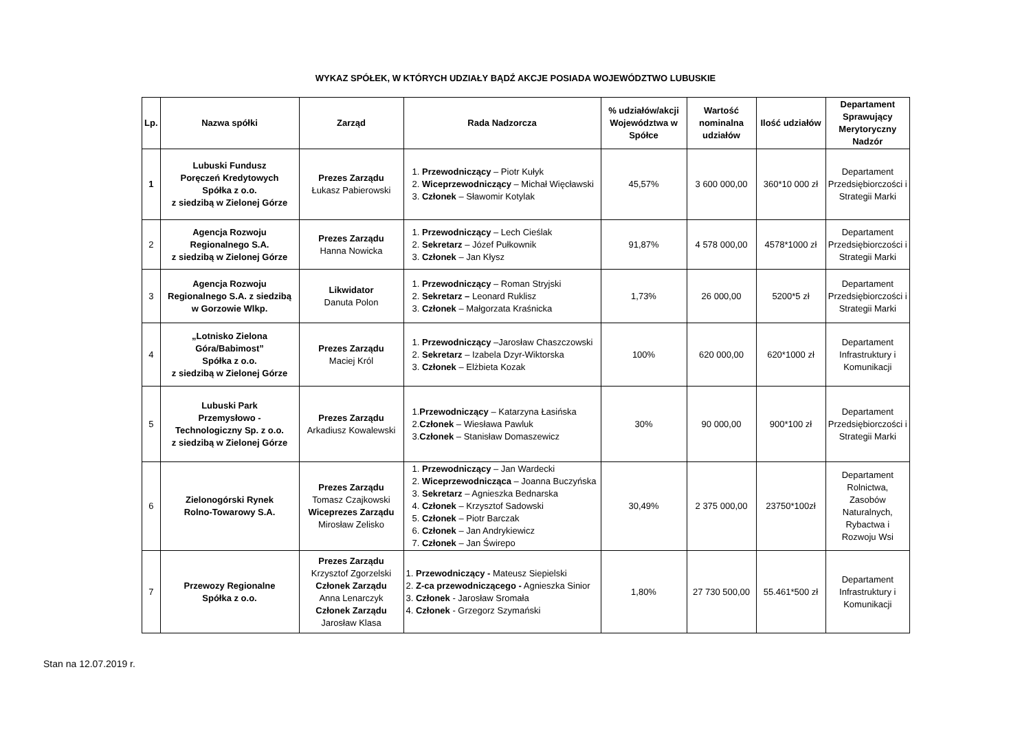WYKAZ SPÓŁEK, W KTÓRYCH UDZIAŁY BĄDŹ AKCJE POSIADA WOJEWÓDZTWO LUBUSKIE
| Lp. | Nazwa spółki | Zarząd | Rada Nadzorcza | % udziałów/akcji Województwa w Spółce | Wartość nominalna udziałów | Ilość udziałów | Departament Sprawujący Merytoryczny Nadzór |
| --- | --- | --- | --- | --- | --- | --- | --- |
| 1 | Lubuski Fundusz Poręczeń Kredytowych Spółka z o.o. z siedzibą w Zielonej Górze | Prezes Zarządu Łukasz Pabierowski | 1. Przewodniczący – Piotr Kułyk 2. Wiceprzewodniczący – Michał Więcławski 3. Członek – Sławomir Kotylak | 45,57% | 3 600 000,00 | 360*10 000 zł | Departament Przedsiębiorczości i Strategii Marki |
| 2 | Agencja Rozwoju Regionalnego S.A. z siedzibą w Zielonej Górze | Prezes Zarządu Hanna Nowicka | 1. Przewodniczący – Lech Cieślak 2. Sekretarz – Józef Pułkownik 3. Członek – Jan Kłysz | 91,87% | 4 578 000,00 | 4578*1000 zł | Departament Przedsiębiorczości i Strategii Marki |
| 3 | Agencja Rozwoju Regionalnego S.A. z siedzibą w Gorzowie Wlkp. | Likwidator Danuta Polon | 1. Przewodniczący – Roman Stryjski 2. Sekretarz – Leonard Ruklisz 3. Członek – Małgorzata Kraśnicka | 1,73% | 26 000,00 | 5200*5 zł | Departament Przedsiębiorczości i Strategii Marki |
| 4 | „Lotnisko Zielona Góra/Babimost” Spółka z o.o. z siedzibą w Zielonej Górze | Prezes Zarządu Maciej Król | 1. Przewodniczący –Jarosław Chaszczowski 2. Sekretarz – Izabela Dzyr-Wiktorska 3. Członek – Elżbieta Kozak | 100% | 620 000,00 | 620*1000 zł | Departament Infrastruktury i Komunikacji |
| 5 | Lubuski Park Przemysłowo - Technologiczny Sp. z o.o. z siedzibą w Zielonej Górze | Prezes Zarządu Arkadiusz Kowalewski | 1. Przewodniczący – Katarzyna Łasińska 2. Członek – Wiesława Pawluk 3. Członek – Stanisław Domaszewicz | 30% | 90 000,00 | 900*100 zł | Departament Przedsiębiorczości i Strategii Marki |
| 6 | Zielonogórski Rynek Rolno-Towarowy S.A. | Prezes Zarządu Tomasz Czajkowski Wiceprezes Zarządu Mirosław Zelisko | 1. Przewodniczący – Jan Wardecki 2. Wiceprzewodnicząca – Joanna Buczyńska 3. Sekretarz – Agnieszka Bednarska 4. Członek – Krzysztof Sadowski 5. Członek – Piotr Barczak 6. Członek – Jan Andrykiewicz 7. Członek – Jan Świrepo | 30,49% | 2 375 000,00 | 23750*100zł | Departament Rolnictwa, Zasobów Naturalnych, Rybactwa i Rozwoju Wsi |
| 7 | Przewozy Regionalne Spółka z o.o. | Prezes Zarządu Krzysztof Zgorzelski Członek Zarządu Anna Lenarczyk Członek Zarządu Jarosław Klasa | 1. Przewodniczący - Mateusz Siepielski 2. Z-ca przewodniczącego - Agnieszka Sinior 3. Członek - Jarosław Sromała 4. Członek - Grzegorz Szymański | 1,80% | 27 730 500,00 | 55.461*500 zł | Departament Infrastruktury i Komunikacji |
Stan na 12.07.2019 r.